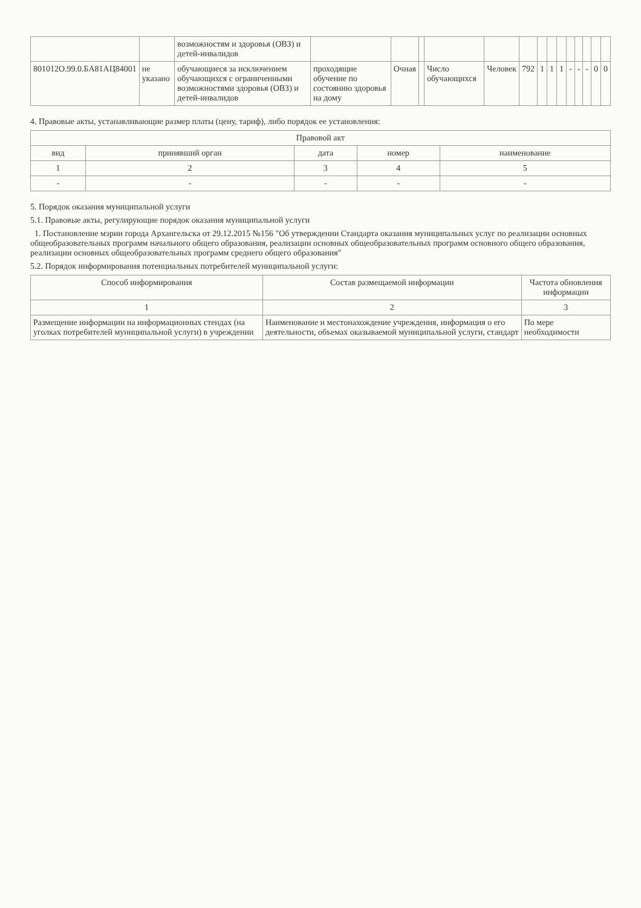| | | возможностям и здоровья (ОВЗ) и детей-инвалидов | | | | | | | | | | | | | | |
| 801012О.99.0.БА81АЦ84001 | не указано | обучающиеся за исключением обучающихся с ограниченными возможностями здоровья (ОВЗ) и детей-инвалидов | проходящие обучение по состоянию здоровья на дому | Очная | | Число обучающихся | Человек | 792 | 1 | 1 | 1 | - | - | - | 0 | 0 |
4. Правовые акты, устанавливающие размер платы (цену, тариф), либо порядок ее установления:
| Правовой акт | | | | |
| --- | --- | --- | --- | --- |
| вид | принявший орган | дата | номер | наименование |
| 1 | 2 | 3 | 4 | 5 |
| - | - | - | - | - |
5. Порядок оказания муниципальной услуги
5.1. Правовые акты, регулирующие порядок оказания муниципальной услуги
1. Постановление мэрии города Архангельска от 29.12.2015 №156 "Об утверждении Стандарта оказания муниципальных услуг по реализации основных общеобразовательных программ начального общего образования, реализации основных общеобразовательных программ основного общего образования, реализации основных общеобразовательных программ среднего общего образования"
5.2. Порядок информирования потенциальных потребителей муниципальной услуги:
| Способ информирования | Состав размещаемой информации | Частота обновления информации |
| --- | --- | --- |
| 1 | 2 | 3 |
| Размещение информации на информационных стендах (на уголках потребителей муниципальной услуги) в учреждении | Наименование и местонахождение учреждения, информация о его деятельности, объемах оказываемой муниципальной услуги, стандарт | По мере необходимости |